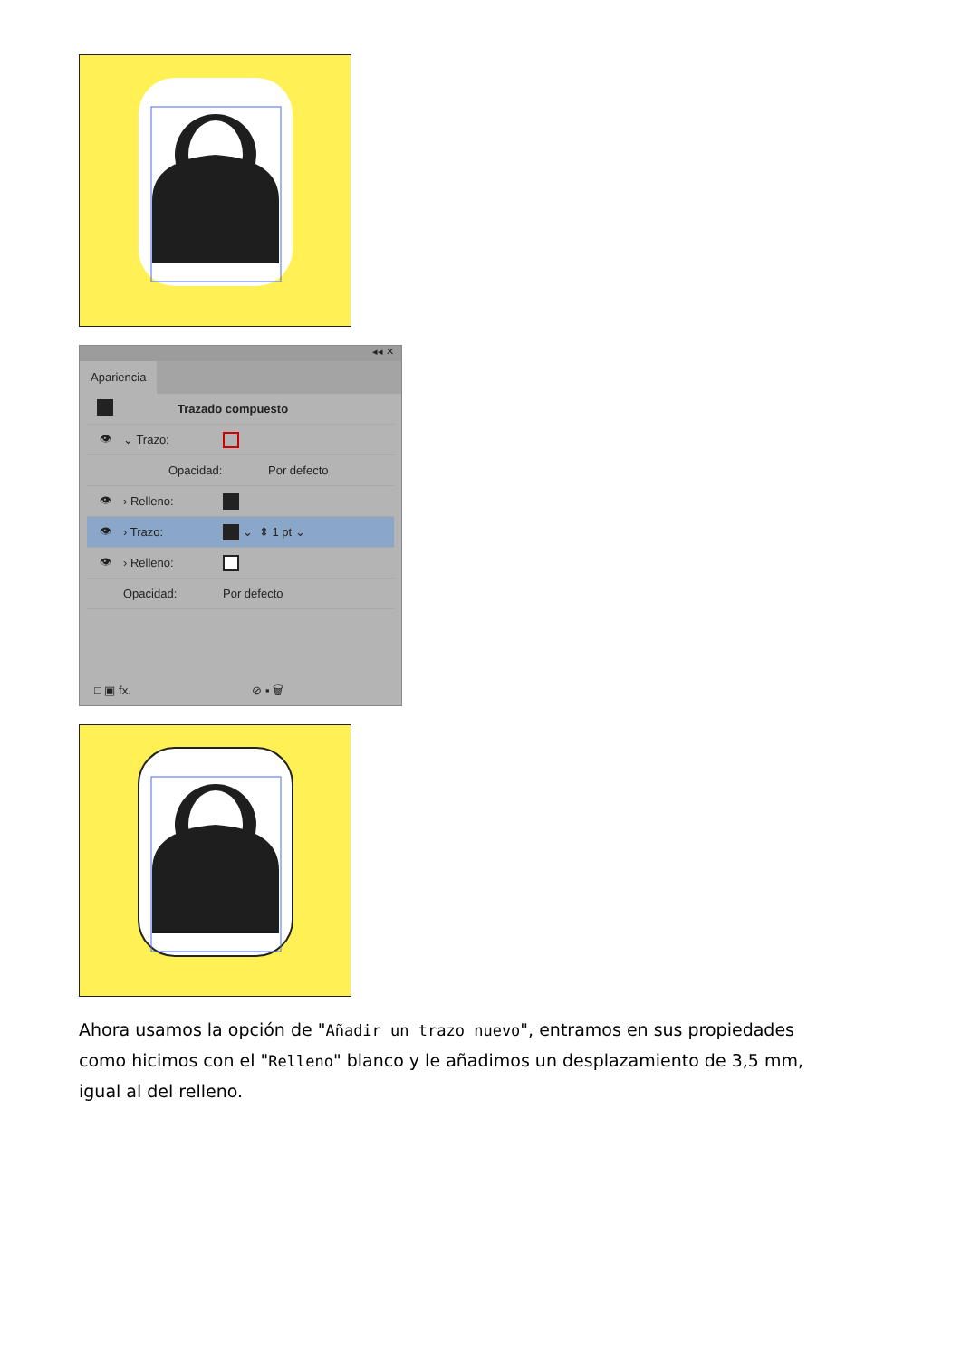◂◂ ✕
Apariencia
Trazado compuesto
👁 ⌄ Trazo:
Opacidad: Por defecto
👁 › Relleno:
👁 › Trazo: ⌄ ⇕ 1 pt ⌄
👁 › Relleno:
Opacidad: Por defecto
□ ▣ fx. ⊘ ▪ 🗑
Ahora usamos la opción de "Añadir un trazo nuevo", entramos en sus propiedades como hicimos con el "Relleno" blanco y le añadimos un desplazamiento de 3,5 mm, igual al del relleno.